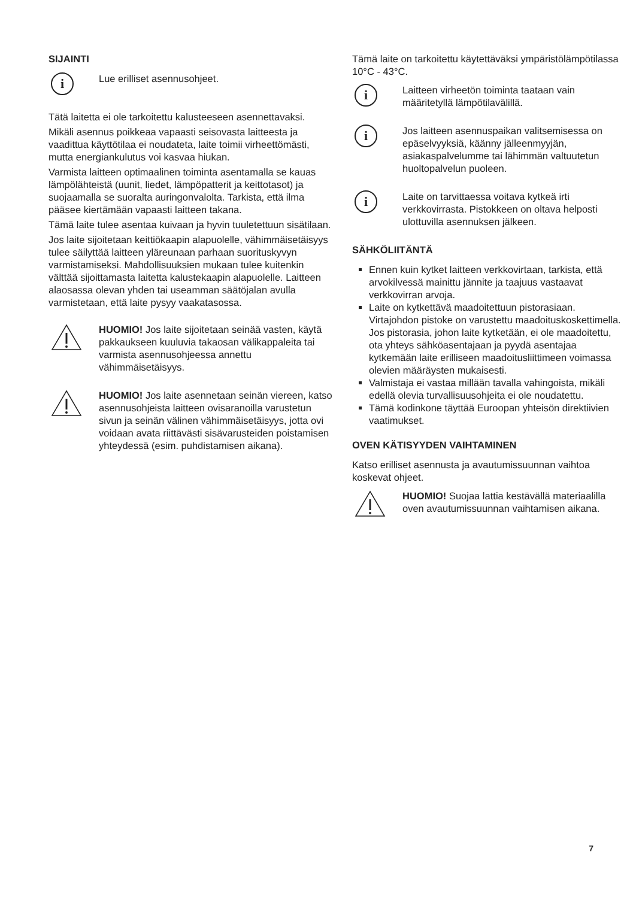SIJAINTI
i
Lue erilliset asennusohjeet.
Tätä laitetta ei ole tarkoitettu kalusteeseen asennettavaksi.
Mikäli asennus poikkeaa vapaasti seisovasta laitteesta ja vaadittua käyttötilaa ei noudateta, laite toimii virheettömästi, mutta energiankulutus voi kasvaa hiukan.
Varmista laitteen optimaalinen toiminta asentamalla se kauas lämpölähteistä (uunit, liedet, lämpöpatterit ja keittotasot) ja suojaamalla se suoralta auringonvalolta. Tarkista, että ilma pääsee kiertämään vapaasti laitteen takana.
Tämä laite tulee asentaa kuivaan ja hyvin tuuletettuun sisätilaan.
Jos laite sijoitetaan keittiökaapin alapuolelle, vähimmäisetäisyys tulee säilyttää laitteen yläreunaan parhaan suorituskyvyn varmistamiseksi. Mahdollisuuksien mukaan tulee kuitenkin välttää sijoittamasta laitetta kalustekaapin alapuolelle. Laitteen alaosassa olevan yhden tai useamman säätöjalan avulla varmistetaan, että laite pysyy vaakatasossa.
HUOMIO! Jos laite sijoitetaan seinää vasten, käytä pakkaukseen kuuluvia takaosan välikappaleita tai varmista asennusohjeessa annettu vähimmäisetäisyys.
HUOMIO! Jos laite asennetaan seinän viereen, katso asennusohjeista laitteen ovisaranoilla varustetun sivun ja seinän välinen vähimmäisetäisyys, jotta ovi voidaan avata riittävästi sisävarusteiden poistamisen yhteydessä (esim. puhdistamisen aikana).
Tämä laite on tarkoitettu käytettäväksi ympäristölämpötilassa 10°C - 43°C.
i
Laitteen virheetön toiminta taataan vain määritetyllä lämpötilavälillä.
i
Jos laitteen asennuspaikan valitsemisessa on epäselvyyksiä, käänny jälleenmyyjän, asiakaspalvelumme tai lähimmän valtuutetun huoltopalvelun puoleen.
i
Laite on tarvittaessa voitava kytkeä irti verkkovirrasta. Pistokkeen on oltava helposti ulottuvilla asennuksen jälkeen.
SÄHKÖLIITÄNTÄ
Ennen kuin kytket laitteen verkkovirtaan, tarkista, että arvokilvessä mainittu jännite ja taajuus vastaavat verkkovirran arvoja.
Laite on kytkettävä maadoitettuun pistorasiaan. Virtajohdon pistoke on varustettu maadoituskoskettimella. Jos pistorasia, johon laite kytketään, ei ole maadoitettu, ota yhteys sähköasentajaan ja pyydä asentajaa kytkemään laite erilliseen maadoitusliittimeen voimassa olevien määräysten mukaisesti.
Valmistaja ei vastaa millään tavalla vahingoista, mikäli edellä olevia turvallisuusohjeita ei ole noudatettu.
Tämä kodinkone täyttää Euroopan yhteisön direktiivien vaatimukset.
OVEN KÄTISYYDEN VAIHTAMINEN
Katso erilliset asennusta ja avautumissuunnan vaihtoa koskevat ohjeet.
HUOMIO! Suojaa lattia kestävällä materiaalilla oven avautumissuunnan vaihtamisen aikana.
7